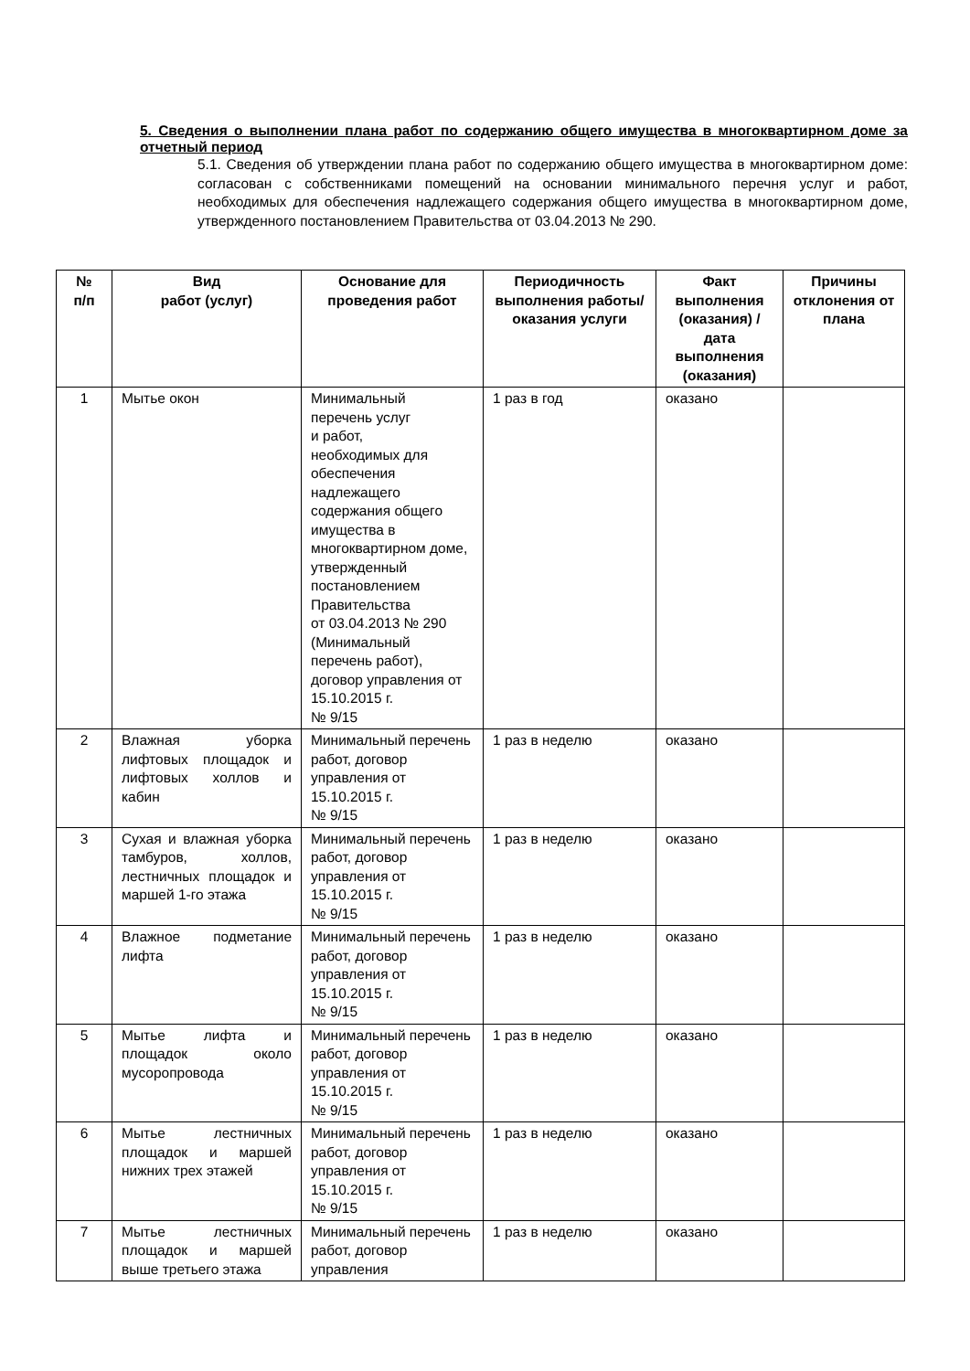5. Сведения о выполнении плана работ по содержанию общего имущества в многоквартирном доме за отчетный период
5.1. Сведения об утверждении плана работ по содержанию общего имущества в многоквартирном доме: согласован с собственниками помещений на основании минимального перечня услуг и работ, необходимых для обеспечения надлежащего содержания общего имущества в многоквартирном доме, утвержденного постановлением Правительства от 03.04.2013 № 290.
| № п/п | Вид работ (услуг) | Основание для проведения работ | Периодичность выполнения работы/оказания услуги | Факт выполнения (оказания) / дата выполнения (оказания) | Причины отклонения от плана |
| --- | --- | --- | --- | --- | --- |
| 1 | Мытье окон | Минимальный перечень услуг и работ, необходимых для обеспечения надлежащего содержания общего имущества в многоквартирном доме, утвержденный постановлением Правительства от 03.04.2013 № 290 (Минимальный перечень работ), договор управления от 15.10.2015 г. № 9/15 | 1 раз в год | оказано | |
| 2 | Влажная уборка лифтовых площадок и лифтовых холлов и кабин | Минимальный перечень работ, договор управления от 15.10.2015 г. № 9/15 | 1 раз в неделю | оказано | |
| 3 | Сухая и влажная уборка тамбуров, холлов, лестничных площадок и маршей 1-го этажа | Минимальный перечень работ, договор управления от 15.10.2015 г. № 9/15 | 1 раз в неделю | оказано | |
| 4 | Влажное подметание лифта | Минимальный перечень работ, договор управления от 15.10.2015 г. № 9/15 | 1 раз в неделю | оказано | |
| 5 | Мытье лифта и площадок около мусоропровода | Минимальный перечень работ, договор управления от 15.10.2015 г. № 9/15 | 1 раз в неделю | оказано | |
| 6 | Мытье лестничных площадок и маршей нижних трех этажей | Минимальный перечень работ, договор управления от 15.10.2015 г. № 9/15 | 1 раз в неделю | оказано | |
| 7 | Мытье лестничных площадок и маршей выше третьего этажа | Минимальный перечень работ, договор управления | 1 раз в неделю | оказано | |